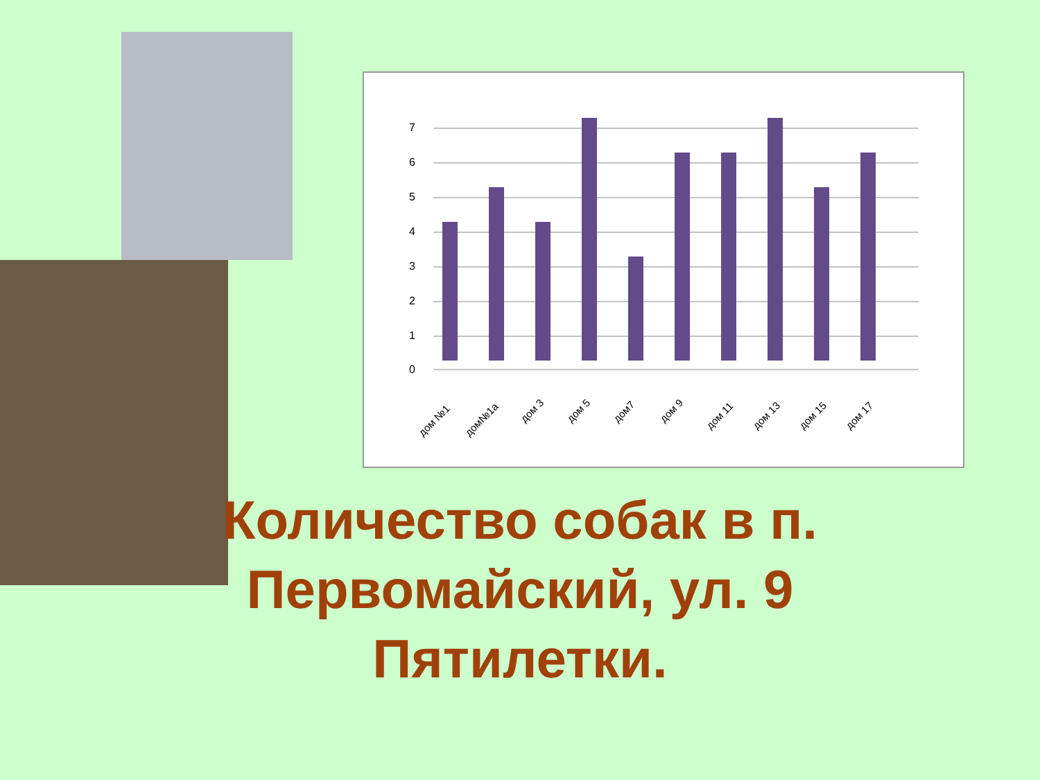0
1
2
3
4
5
6
7
дом №1
дом№1а
дом 3
дом 5
дом7
дом 9
дом 11
дом 13
дом 15
дом 17
Количество собак в п. Первомайский, ул. 9 Пятилетки.